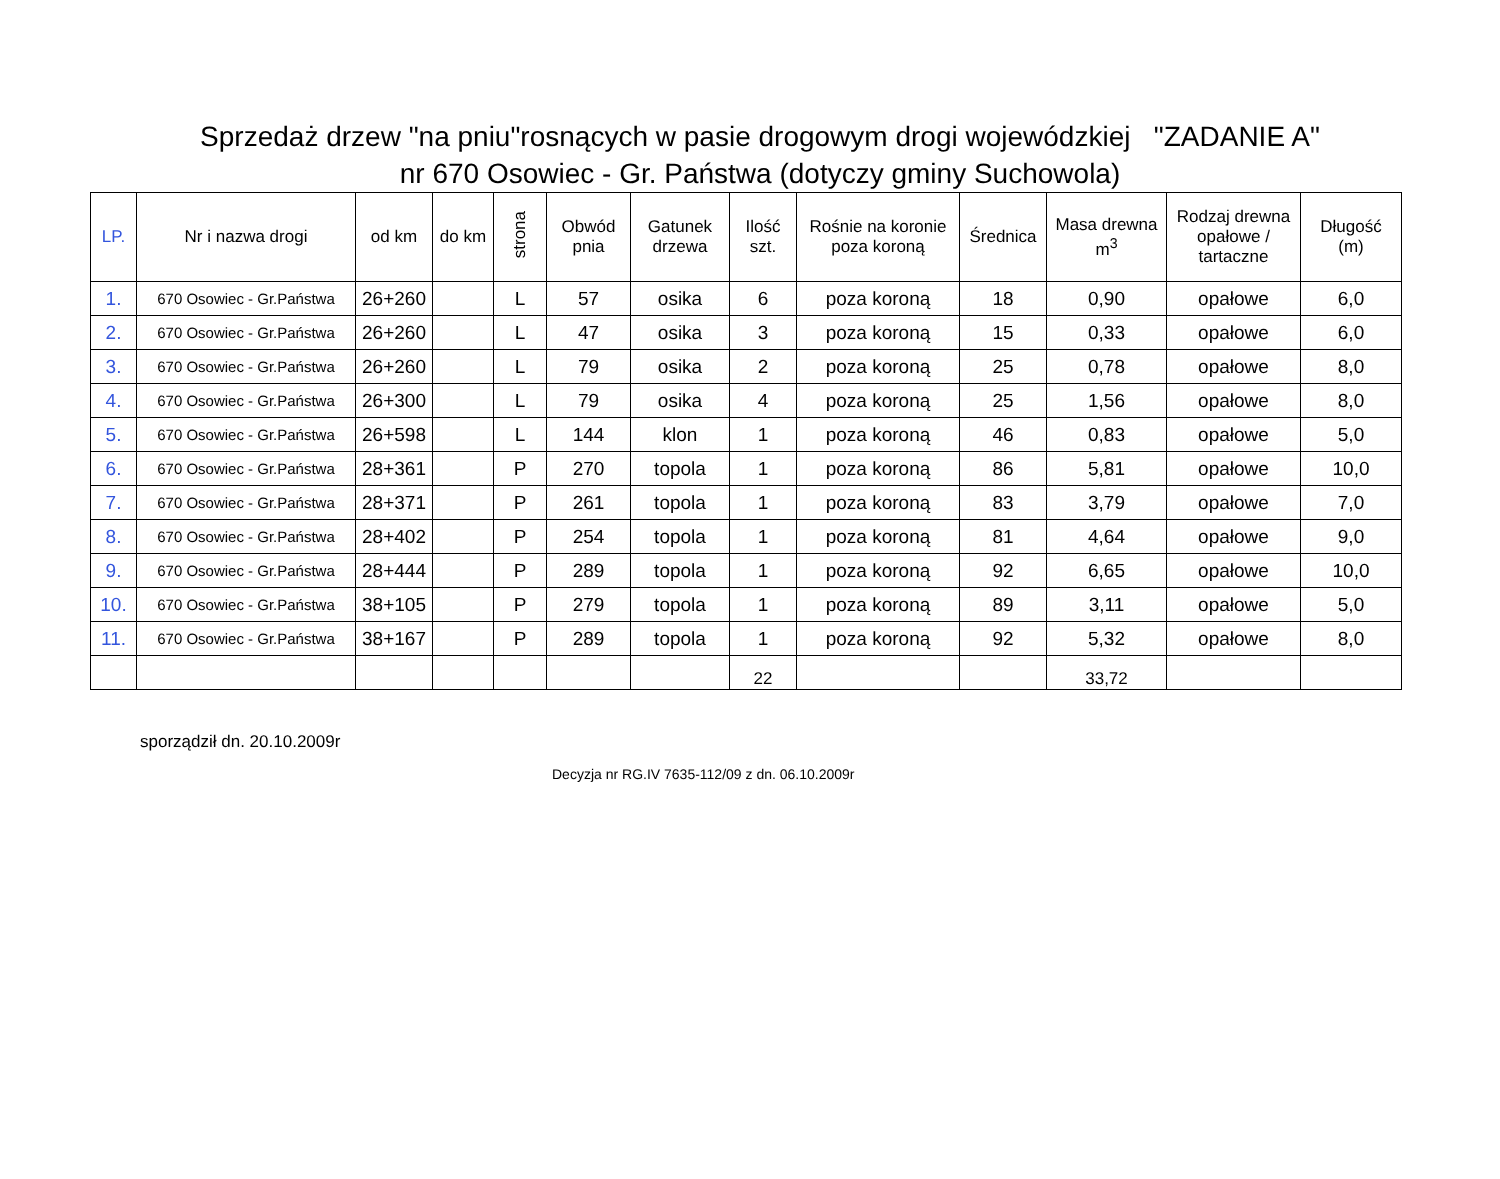Sprzedaż drzew "na pniu"rosnących w pasie drogowym drogi wojewódzkiej "ZADANIE A"
nr 670 Osowiec - Gr. Państwa (dotyczy gminy Suchowola)
| LP. | Nr i nazwa drogi | od km | do km | strona | Obwód pnia | Gatunek drzewa | Ilość szt. | Rośnie na koronie poza koroną | Średnica | Masa drewna m<sup>3</sup> | Rodzaj drewna opałowe / tartaczne | Długość (m) |
| --- | --- | --- | --- | --- | --- | --- | --- | --- | --- | --- | --- | --- |
| 1. | 670 Osowiec - Gr.Państwa | 26+260 | | L | 57 | osika | 6 | poza koroną | 18 | 0,90 | opałowe | 6,0 |
| 2. | 670 Osowiec - Gr.Państwa | 26+260 | | L | 47 | osika | 3 | poza koroną | 15 | 0,33 | opałowe | 6,0 |
| 3. | 670 Osowiec - Gr.Państwa | 26+260 | | L | 79 | osika | 2 | poza koroną | 25 | 0,78 | opałowe | 8,0 |
| 4. | 670 Osowiec - Gr.Państwa | 26+300 | | L | 79 | osika | 4 | poza koroną | 25 | 1,56 | opałowe | 8,0 |
| 5. | 670 Osowiec - Gr.Państwa | 26+598 | | L | 144 | klon | 1 | poza koroną | 46 | 0,83 | opałowe | 5,0 |
| 6. | 670 Osowiec - Gr.Państwa | 28+361 | | P | 270 | topola | 1 | poza koroną | 86 | 5,81 | opałowe | 10,0 |
| 7. | 670 Osowiec - Gr.Państwa | 28+371 | | P | 261 | topola | 1 | poza koroną | 83 | 3,79 | opałowe | 7,0 |
| 8. | 670 Osowiec - Gr.Państwa | 28+402 | | P | 254 | topola | 1 | poza koroną | 81 | 4,64 | opałowe | 9,0 |
| 9. | 670 Osowiec - Gr.Państwa | 28+444 | | P | 289 | topola | 1 | poza koroną | 92 | 6,65 | opałowe | 10,0 |
| 10. | 670 Osowiec - Gr.Państwa | 38+105 | | P | 279 | topola | 1 | poza koroną | 89 | 3,11 | opałowe | 5,0 |
| 11. | 670 Osowiec - Gr.Państwa | 38+167 | | P | 289 | topola | 1 | poza koroną | 92 | 5,32 | opałowe | 8,0 |
| | | | | | | | 22 | | | 33,72 | | |
sporządził dn. 20.10.2009r
Decyzja nr RG.IV 7635-112/09 z dn. 06.10.2009r